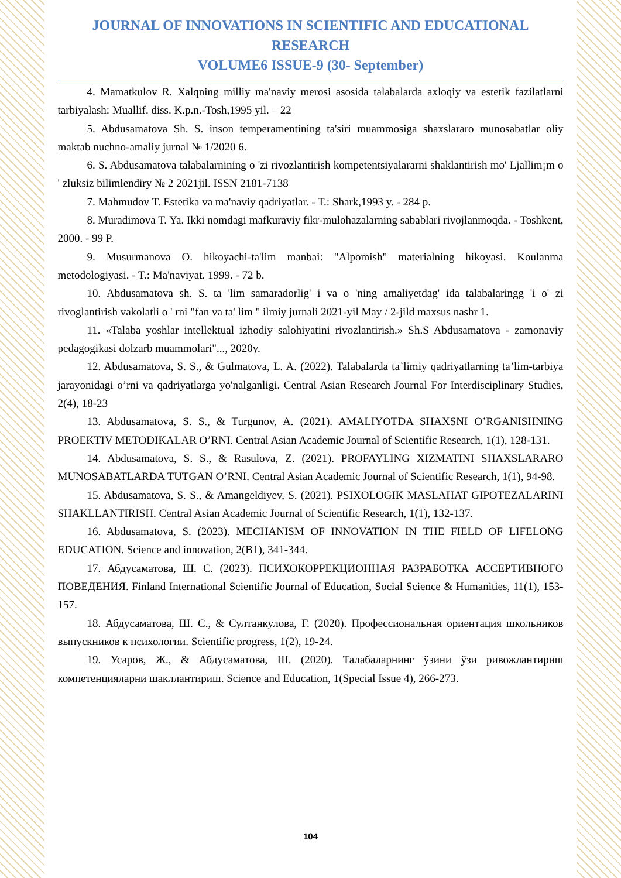JOURNAL OF INNOVATIONS IN SCIENTIFIC AND EDUCATIONAL RESEARCH
VOLUME6 ISSUE-9 (30- September)
4. Mamatkulov R. Xalqning milliy ma'naviy merosi asosida talabalarda axloqiy va estetik fazilatlarni tarbiyalash: Muallif. diss. K.p.n.-Tosh,1995 yil. – 22
5. Abdusamatova Sh. S. inson temperamentining ta'siri muammosiga shaxslararo munosabatlar oliy maktab nuchno-amaliy jurnal № 1/2020 6.
6. S. Abdusamatova talabalarnining o 'zi rivozlantirish kompetentsiyalararni shaklantirish mo' Ljallim¡m o ' zluksiz bilimlendiry № 2 2021jil. ISSN 2181-7138
7. Mahmudov T. Estetika va ma'naviy qadriyatlar. - T.: Shark,1993 y. - 284 p.
8. Muradimova T. Ya. Ikki nomdagi mafkuraviy fikr-mulohazalarning sabablari rivojlanmoqda. - Toshkent, 2000. - 99 P.
9. Musurmanova O. hikoyachi-ta'lim manbai: "Alpomish" materialning hikoyasi. Koulanma metodologiyasi. - T.: Ma'naviyat. 1999. - 72 b.
10. Abdusamatova sh. S. ta 'lim samaradorlig' i va o 'ning amaliyetdag' ida talabalaringg 'i o' zi rivoglantirish vakolatli o ' rni "fan va ta' lim " ilmiy jurnali 2021-yil May / 2-jild maxsus nashr 1.
11. «Talaba yoshlar intellektual izhodiy salohiyatini rivozlantirish.» Sh.S Abdusamatova - zamonaviy pedagogikasi dolzarb muammolari"..., 2020y.
12. Abdusamatova, S. S., & Gulmatova, L. A. (2022). Talabalarda ta’limiy qadriyatlarning ta’lim-tarbiya jarayonidagi o’rni va qadriyatlarga yo'nalganligi. Central Asian Research Journal For Interdisciplinary Studies, 2(4), 18-23
13. Abdusamatova, S. S., & Turgunov, A. (2021). AMALIYOTDA SHAXSNI O’RGANISHNING PROEKTIV METODIKALAR O’RNI. Central Asian Academic Journal of Scientific Research, 1(1), 128-131.
14. Abdusamatova, S. S., & Rasulova, Z. (2021). PROFAYLING XIZMATINI SHAXSLARARO MUNOSABATLARDA TUTGAN O’RNI. Central Asian Academic Journal of Scientific Research, 1(1), 94-98.
15. Abdusamatova, S. S., & Amangeldiyev, S. (2021). PSIXOLOGIK MASLAHAT GIPOTEZALARINI SHAKLLANTIRISH. Central Asian Academic Journal of Scientific Research, 1(1), 132-137.
16. Abdusamatova, S. (2023). MECHANISM OF INNOVATION IN THE FIELD OF LIFELONG EDUCATION. Science and innovation, 2(B1), 341-344.
17. Абдусаматова, Ш. С. (2023). ПСИХОКОРРЕКЦИОННАЯ РАЗРАБОТКА АССЕРТИВНОГО ПОВЕДЕНИЯ. Finland International Scientific Journal of Education, Social Science & Humanities, 11(1), 153-157.
18. Абдусаматова, Ш. С., & Султанкулова, Г. (2020). Профессиональная ориентация школьников выпускников к психологии. Scientific progress, 1(2), 19-24.
19. Усаров, Ж., & Абдусаматова, Ш. (2020). Талабаларнинг ўзини ўзи ривожлантириш компетенцияларни шакллантириш. Science and Education, 1(Special Issue 4), 266-273.
104